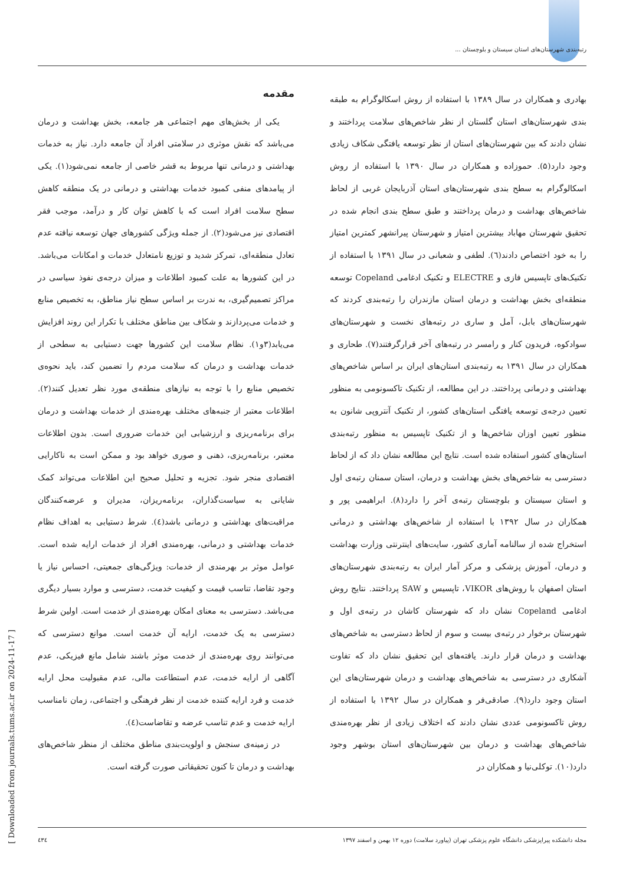رتبه‌بندی شهرستان‌های استان سیستان و بلوچستان ...
مقدمه
یکی از بخش‌های مهم اجتماعی هر جامعه، بخش بهداشت و درمان می‌باشد که نقش موثری در سلامتی افراد آن جامعه دارد. نیاز به خدمات بهداشتی و درمانی تنها مربوط به قشر خاصی از جامعه نمی‌شود(۱). یکی از پیامدهای منفی کمبود خدمات بهداشتی و درمانی در یک منطقه کاهش سطح سلامت افراد است که با کاهش توان کار و درآمد، موجب فقر اقتصادی نیز می‌شود(۲). از جمله ویژگی کشورهای جهان توسعه نیافته عدم تعادل منطقه‌ای، تمرکز شدید و توزیع نامتعادل خدمات و امکانات می‌باشد. در این کشورها به علت کمبود اطلاعات و میزان درجه‌ی نفوذ سیاسی در مراکز تصمیم‌گیری، به ندرت بر اساس سطح نیاز مناطق، به تخصیص منابع و خدمات می‌پردازند و شکاف بین مناطق مختلف با تکرار این روند افزایش می‌یابد(۳و۱). نظام سلامت این کشورها جهت دستیابی به سطحی از خدمات بهداشت و درمان که سلامت مردم را تضمین کند، باید نحوه‌ی تخصیص منابع را با توجه به نیازهای منطقه‌ی مورد نظر تعدیل کنند(۲). اطلاعات معتبر از جنبه‌های مختلف بهره‌مندی از خدمات بهداشت و درمان برای برنامه‌ریزی و ارزشیابی این خدمات ضروری است. بدون اطلاعات معتبر، برنامه‌ریزی، ذهنی و صوری خواهد بود و ممکن است به ناکارایی اقتصادی منجر شود. تجزیه و تحلیل صحیح این اطلاعات می‌تواند کمک شایانی به سیاست‌گذاران، برنامه‌ریزان، مدیران و عرضه‌کنندگان مراقبت‌های بهداشتی و درمانی باشد(٤). شرط دستیابی به اهداف نظام خدمات بهداشتی و درمانی، بهره‌مندی افراد از خدمات ارایه شده است. عوامل موثر بر بهرمندی از خدمات: ویژگی‌های جمعیتی، احساس نیاز یا وجود تقاضا، تناسب قیمت و کیفیت خدمت، دسترسی و موارد بسیار دیگری می‌باشد. دسترسی به معنای امکان بهره‌مندی از خدمت است. اولین شرط دسترسی به یک خدمت، ارایه آن خدمت است. موانع دسترسی که می‌توانند روی بهره‌مندی از خدمت موثر باشند شامل مانع فیزیکی، عدم آگاهی از ارایه خدمت، عدم استطاعت مالی، عدم مقبولیت محل ارایه خدمت و فرد ارایه کننده خدمت از نظر فرهنگی و اجتماعی، زمان نامناسب ارایه خدمت و عدم تناسب عرضه و تقاضاست(٤).
در زمینه‌ی سنجش و اولویت‌بندی مناطق مختلف از منظر شاخص‌های بهداشت و درمان تا کنون تحقیقاتی صورت گرفته است.
بهادری و همکاران در سال ۱۳۸۹ با استفاده از روش اسکالوگرام به طبقه بندی شهرستان‌های استان گلستان از نظر شاخص‌های سلامت پرداختند و نشان دادند که بین شهرستان‌های استان از نظر توسعه یافتگی شکاف زیادی وجود دارد(۵). حموزاده و همکاران در سال ۱۳۹۰ با استفاده از روش اسکالوگرام به سطح بندی شهرستان‌های استان آذربایجان غربی از لحاظ شاخص‌های بهداشت و درمان پرداختند و طبق سطح بندی انجام شده در تحقیق شهرستان مهاباد بیشترین امتیاز و شهرستان پیرانشهر کمترین امتیاز را به خود اختصاص دادند(٦). لطفی و شعبانی در سال ۱۳۹۱ با استفاده از تکنیک‌های تاپسیس فازی و ELECTRE و تکنیک ادغامی Copeland توسعه منطقه‌ای بخش بهداشت و درمان استان مازندران را رتبه‌بندی کردند که شهرستان‌های بابل، آمل و ساری در رتبه‌های نخست و شهرستان‌های سوادکوه، فریدون کنار و رامسر در رتبه‌های آخر قرارگرفتند(۷). طحاری و همکاران در سال ۱۳۹۱ به رتبه‌بندی استان‌های ایران بر اساس شاخص‌های بهداشتی و درمانی پرداختند. در این مطالعه، از تکنیک تاکسونومی به منظور تعیین درجه‌ی توسعه یافتگی استان‌های کشور، از تکنیک آنتروپی شانون به منظور تعیین اوزان شاخص‌ها و از تکنیک تاپسیس به منظور رتبه‌بندی استان‌های کشور استفاده شده است. نتایج این مطالعه نشان داد که از لحاظ دسترسی به شاخص‌های بخش بهداشت و درمان، استان سمنان رتبه‌ی اول و استان سیستان و بلوچستان رتبه‌ی آخر را دارد(۸). ابراهیمی پور و همکاران در سال ۱۳۹۲ با استفاده از شاخص‌های بهداشتی و درمانی استخراج شده از سالنامه آماری کشور، سایت‌های اینترنتی وزارت بهداشت و درمان، آموزش پزشکی و مرکز آمار ایران به رتبه‌بندی شهرستان‌های استان اصفهان با روش‌های VIKOR، تاپسیس و SAW پرداختند. نتایج روش ادغامی Copeland نشان داد که شهرستان کاشان در رتبه‌ی اول و شهرستان برخوار در رتبه‌ی بیست و سوم از لحاظ دسترسی به شاخص‌های بهداشت و درمان قرار دارند. یافته‌های این تحقیق نشان داد که تفاوت آشکاری در دسترسی به شاخص‌های بهداشت و درمان شهرستان‌های این استان وجود دارد(۹). صادقی‌فر و همکاران در سال ۱۳۹۲ با استفاده از روش تاکسونومی عددی نشان دادند که اختلاف زیادی از نظر بهره‌مندی شاخص‌های بهداشت و درمان بین شهرستان‌های استان بوشهر وجود دارد(۱۰). توکلی‌نیا و همکاران در
مجله دانشکده پیراپزشکی دانشگاه علوم پزشکی تهران (پیاورد سلامت) دوره ۱۲ بهمن و اسفند ۱۳۹۷ ٤٣٤
[ Downloaded from journals.tums.ac.ir on 2024-11-17 ]